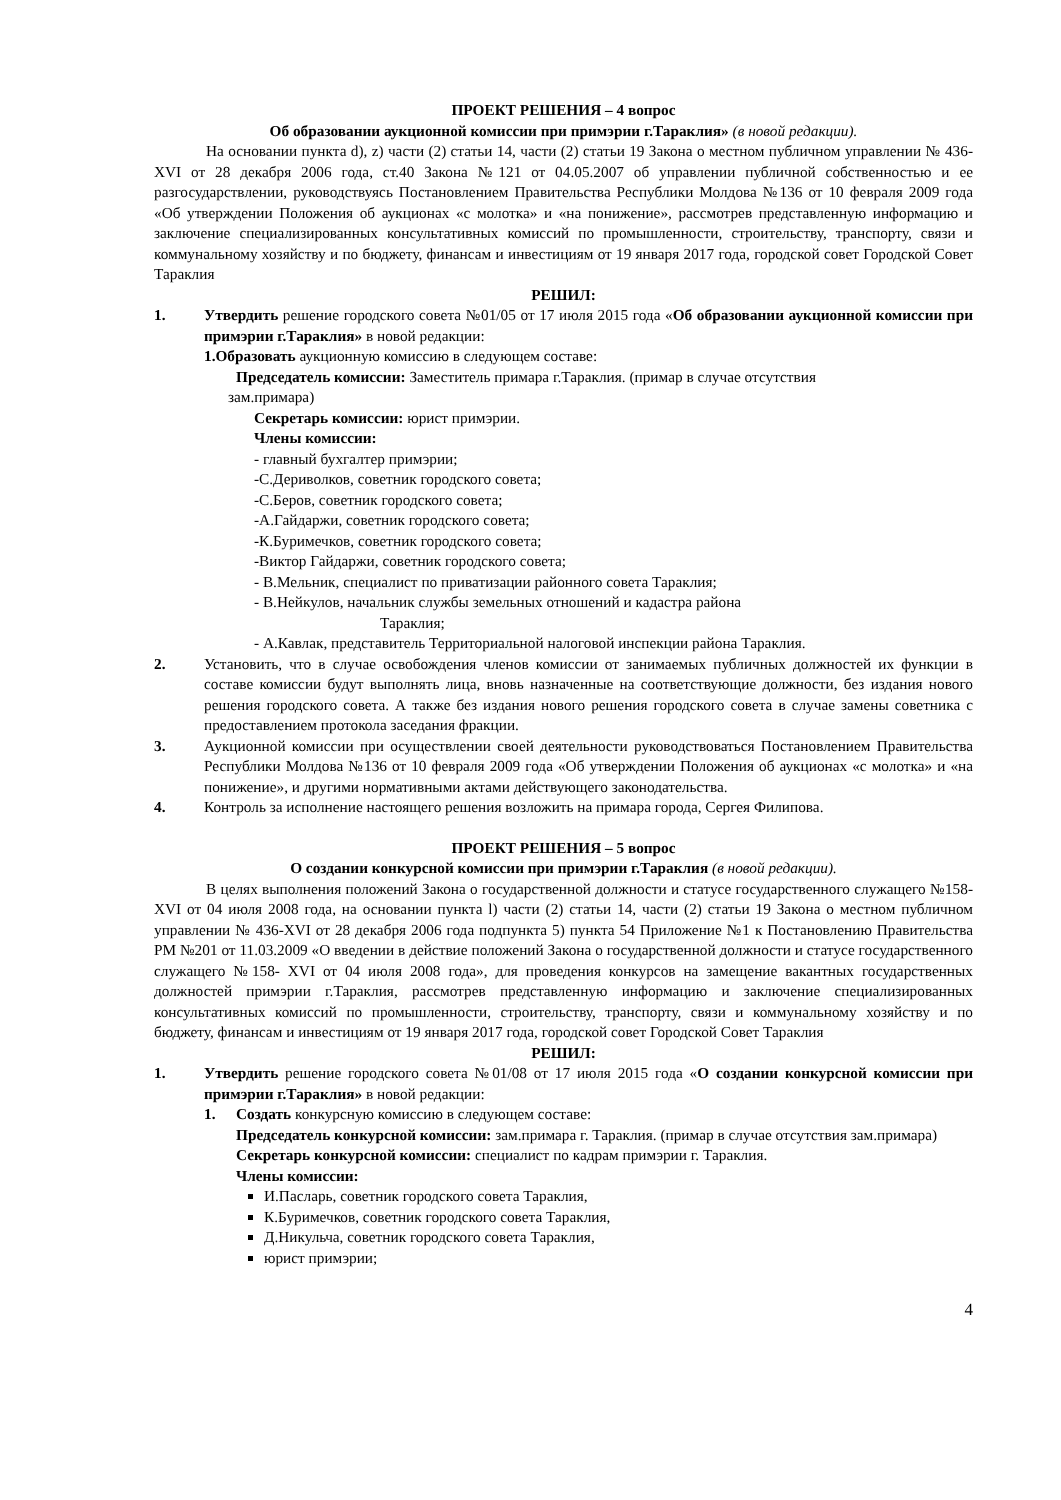ПРОЕКТ РЕШЕНИЯ – 4 вопрос
Об образовании аукционной комиссии при примэрии г.Тараклия» (в новой редакции).
На основании пункта d), z) части (2) статьи 14, части (2) статьи 19 Закона о местном публичном управлении № 436-XVI от 28 декабря 2006 года, ст.40 Закона №121 от 04.05.2007 об управлении публичной собственностью и ее разгосударствлении, руководствуясь Постановлением Правительства Республики Молдова №136 от 10 февраля 2009 года «Об утверждении Положения об аукционах «с молотка» и «на понижение», рассмотрев представленную информацию и заключение специализированных консультативных комиссий по промышленности, строительству, транспорту, связи и коммунальному хозяйству и по бюджету, финансам и инвестициям от 19 января 2017 года, городской совет Городской Совет Тараклия
РЕШИЛ:
1. Утвердить решение городского совета №01/05 от 17 июля 2015 года «Об образовании аукционной комиссии при примэрии г.Тараклия» в новой редакции:
1.Образовать аукционную комиссию в следующем составе:
Председатель комиссии: Заместитель примара г.Тараклия. (примар в случае отсутствия
зам.примара)
Секретарь комиссии: юрист примэрии.
Члены комиссии:
- главный бухгалтер примэрии;
-С.Дериволков, советник городского совета;
-С.Беров, советник городского совета;
-А.Гайдаржи, советник городского совета;
-К.Буримечков, советник городского совета;
-Виктор Гайдаржи, советник городского совета;
- В.Мельник, специалист по приватизации районного совета Тараклия;
- В.Нейкулов, начальник службы земельных отношений и кадастра района
Тараклия;
- А.Кавлак, представитель Территориальной налоговой инспекции района Тараклия.
2. Установить, что в случае освобождения членов комиссии от занимаемых публичных должностей их функции в составе комиссии будут выполнять лица, вновь назначенные на соответствующие должности, без издания нового решения городского совета. А также без издания нового решения городского совета в случае замены советника с предоставлением протокола заседания фракции.
3. Аукционной комиссии при осуществлении своей деятельности руководствоваться Постановлением Правительства Республики Молдова №136 от 10 февраля 2009 года «Об утверждении Положения об аукционах «с молотка» и «на понижение», и другими нормативными актами действующего законодательства.
4. Контроль за исполнение настоящего решения возложить на примара города, Сергея Филипова.
ПРОЕКТ РЕШЕНИЯ – 5 вопрос
О создании конкурсной комиссии при примэрии г.Тараклия (в новой редакции).
В целях выполнения положений Закона о государственной должности и статусе государственного служащего №158- XVI от 04 июля 2008 года, на основании пункта l) части (2) статьи 14, части (2) статьи 19 Закона о местном публичном управлении № 436-XVI от 28 декабря 2006 года подпункта 5) пункта 54 Приложение №1 к Постановлению Правительства РМ №201 от 11.03.2009 «О введении в действие положений Закона о государственной должности и статусе государственного служащего №158- XVI от 04 июля 2008 года», для проведения конкурсов на замещение вакантных государственных должностей примэрии г.Тараклия, рассмотрев представленную информацию и заключение специализированных консультативных комиссий по промышленности, строительству, транспорту, связи и коммунальному хозяйству и по бюджету, финансам и инвестициям от 19 января 2017 года, городской совет Городской Совет Тараклия
РЕШИЛ:
1. Утвердить решение городского совета №01/08 от 17 июля 2015 года «О создании конкурсной комиссии при примэрии г.Тараклия» в новой редакции:
1. Создать конкурсную комиссию в следующем составе:
Председатель конкурсной комиссии: зам.примара г. Тараклия. (примар в случае отсутствия зам.примара)
Секретарь конкурсной комиссии: специалист по кадрам примэрии г. Тараклия.
Члены комиссии:
И.Пасларь, советник городского совета Тараклия,
К.Буримечков, советник городского совета Тараклия,
Д.Никульча, советник городского совета Тараклия,
юрист примэрии;
4